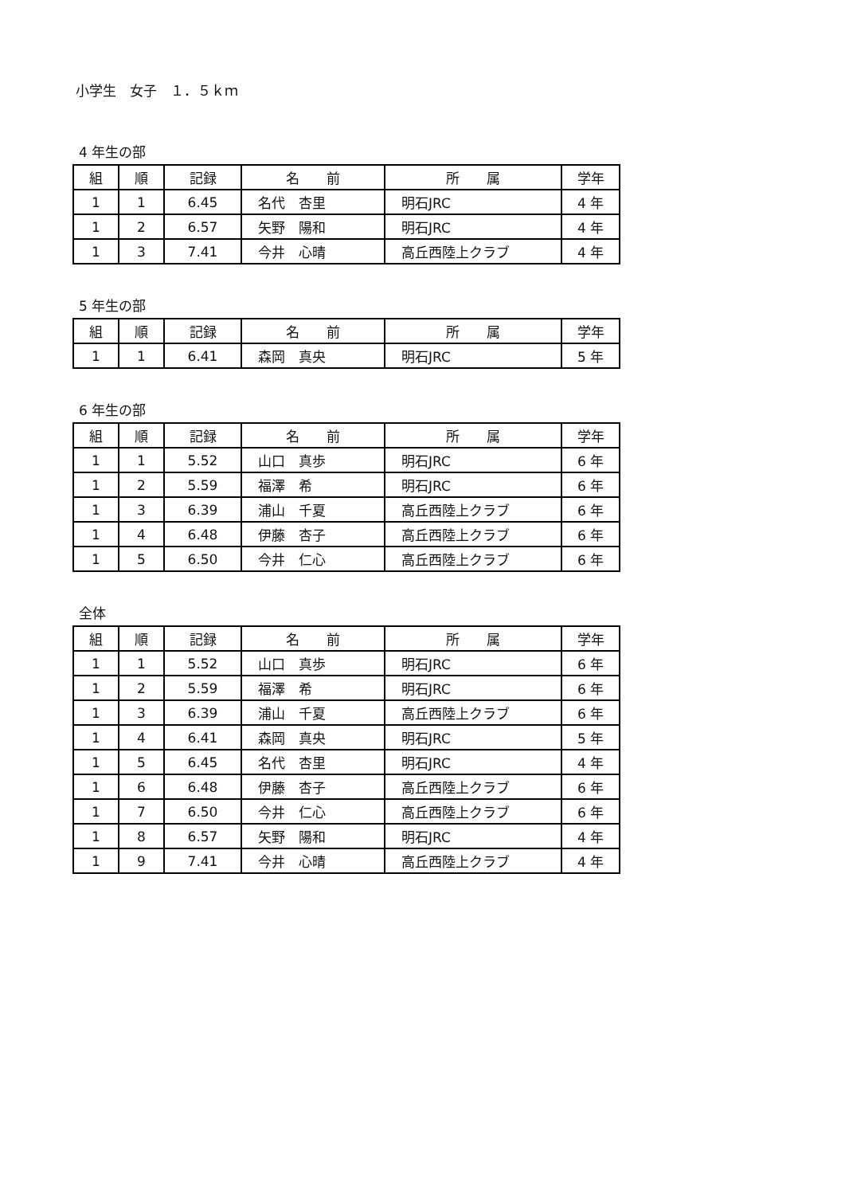小学生　女子　１．５ｋｍ
4 年生の部
| 組 | 順 | 記録 | 名 前 | 所 属 | 学年 |
| --- | --- | --- | --- | --- | --- |
| 1 | 1 | 6.45 | 名代 杏里 | 明石JRC | 4 年 |
| 1 | 2 | 6.57 | 矢野 陽和 | 明石JRC | 4 年 |
| 1 | 3 | 7.41 | 今井 心晴 | 高丘西陸上クラブ | 4 年 |
5 年生の部
| 組 | 順 | 記録 | 名 前 | 所 属 | 学年 |
| --- | --- | --- | --- | --- | --- |
| 1 | 1 | 6.41 | 森岡 真央 | 明石JRC | 5 年 |
6 年生の部
| 組 | 順 | 記録 | 名 前 | 所 属 | 学年 |
| --- | --- | --- | --- | --- | --- |
| 1 | 1 | 5.52 | 山口 真歩 | 明石JRC | 6 年 |
| 1 | 2 | 5.59 | 福澤 希 | 明石JRC | 6 年 |
| 1 | 3 | 6.39 | 浦山 千夏 | 高丘西陸上クラブ | 6 年 |
| 1 | 4 | 6.48 | 伊藤 杏子 | 高丘西陸上クラブ | 6 年 |
| 1 | 5 | 6.50 | 今井 仁心 | 高丘西陸上クラブ | 6 年 |
全体
| 組 | 順 | 記録 | 名 前 | 所 属 | 学年 |
| --- | --- | --- | --- | --- | --- |
| 1 | 1 | 5.52 | 山口 真歩 | 明石JRC | 6 年 |
| 1 | 2 | 5.59 | 福澤 希 | 明石JRC | 6 年 |
| 1 | 3 | 6.39 | 浦山 千夏 | 高丘西陸上クラブ | 6 年 |
| 1 | 4 | 6.41 | 森岡 真央 | 明石JRC | 5 年 |
| 1 | 5 | 6.45 | 名代 杏里 | 明石JRC | 4 年 |
| 1 | 6 | 6.48 | 伊藤 杏子 | 高丘西陸上クラブ | 6 年 |
| 1 | 7 | 6.50 | 今井 仁心 | 高丘西陸上クラブ | 6 年 |
| 1 | 8 | 6.57 | 矢野 陽和 | 明石JRC | 4 年 |
| 1 | 9 | 7.41 | 今井 心晴 | 高丘西陸上クラブ | 4 年 |